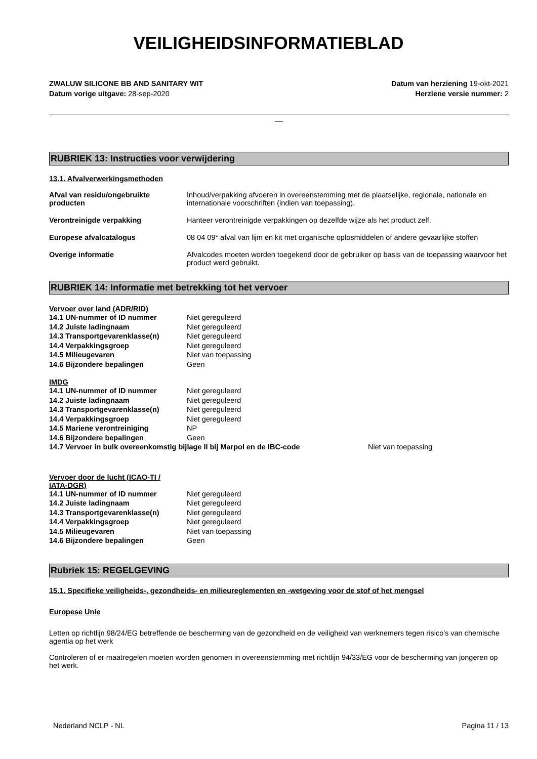VEILIGHEIDSINFORMATIEBLAD
ZWALUW SILICONE BB AND SANITARY WIT
Datum vorige uitgave: 28-sep-2020
Datum van herziening 19-okt-2021
Herziene versie nummer: 2
__
RUBRIEK 13: Instructies voor verwijdering
13.1. Afvalverwerkingsmethoden
| Afval van residu/ongebruikte producten | Inhoud/verpakking afvoeren in overeenstemming met de plaatselijke, regionale, nationale en internationale voorschriften (indien van toepassing). |
| Verontreinigde verpakking | Hanteer verontreinigde verpakkingen op dezelfde wijze als het product zelf. |
| Europese afvalcatalogus | 08 04 09* afval van lijm en kit met organische oplosmiddelen of andere gevaarlijke stoffen |
| Overige informatie | Afvalcodes moeten worden toegekend door de gebruiker op basis van de toepassing waarvoor het product werd gebruikt. |
RUBRIEK 14: Informatie met betrekking tot het vervoer
Vervoer over land (ADR/RID)
| 14.1 UN-nummer of ID nummer | Niet gereguleerd |
| 14.2 Juiste ladingnaam | Niet gereguleerd |
| 14.3 Transportgevarenklasse(n) | Niet gereguleerd |
| 14.4 Verpakkingsgroep | Niet gereguleerd |
| 14.5 Milieugevaren | Niet van toepassing |
| 14.6 Bijzondere bepalingen | Geen |
IMDG
| 14.1 UN-nummer of ID nummer | Niet gereguleerd |
| 14.2 Juiste ladingnaam | Niet gereguleerd |
| 14.3 Transportgevarenklasse(n) | Niet gereguleerd |
| 14.4 Verpakkingsgroep | Niet gereguleerd |
| 14.5 Mariene verontreiniging | NP |
| 14.6 Bijzondere bepalingen | Geen |
| 14.7 Vervoer in bulk overeenkomstig bijlage II bij Marpol en de IBC-code | Niet van toepassing |
Vervoer door de lucht (ICAO-TI / IATA-DGR)
| 14.1 UN-nummer of ID nummer | Niet gereguleerd |
| 14.2 Juiste ladingnaam | Niet gereguleerd |
| 14.3 Transportgevarenklasse(n) | Niet gereguleerd |
| 14.4 Verpakkingsgroep | Niet gereguleerd |
| 14.5 Milieugevaren | Niet van toepassing |
| 14.6 Bijzondere bepalingen | Geen |
Rubriek 15: REGELGEVING
15.1. Specifieke veiligheids-, gezondheids- en milieureglementen en -wetgeving voor de stof of het mengsel
Europese Unie
Letten op richtlijn 98/24/EG betreffende de bescherming van de gezondheid en de veiligheid van werknemers tegen risico's van chemische agentia op het werk
Controleren of er maatregelen moeten worden genomen in overeenstemming met richtlijn 94/33/EG voor de bescherming van jongeren op het werk.
Nederland NCLP - NL Pagina 11 / 13